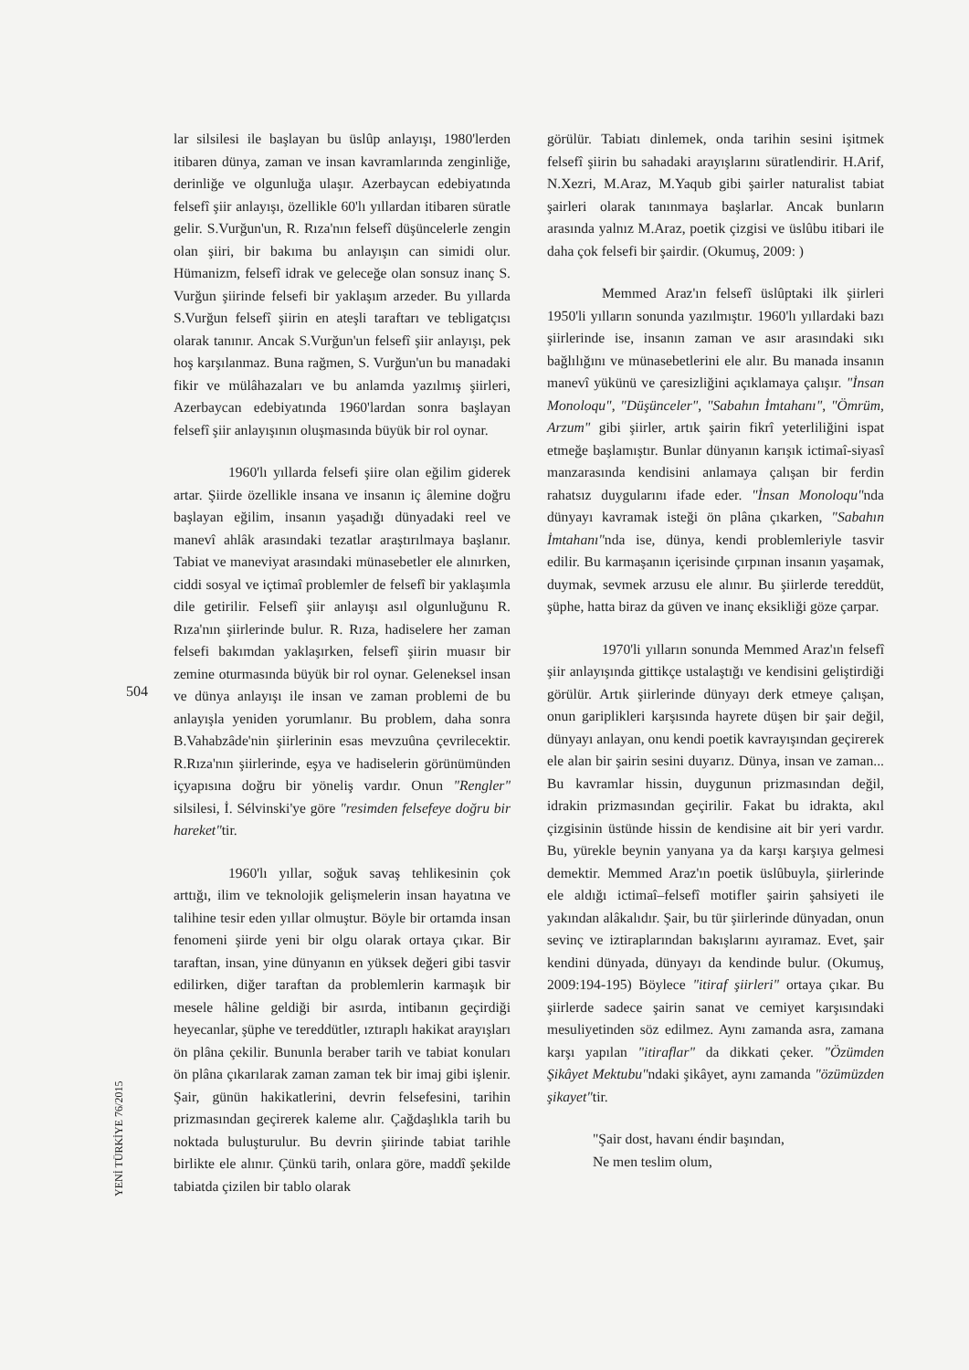lar silsilesi ile başlayan bu üslûp anlayışı, 1980'lerden itibaren dünya, zaman ve insan kavramlarında zenginliğe, derinliğe ve olgunluğa ulaşır. Azerbaycan edebiyatında felsefî şiir anlayışı, özellikle 60'lı yıllardan itibaren süratle gelir. S.Vurğun'un, R. Rıza'nın felsefî düşüncelerle zengin olan şiiri, bir bakıma bu anlayışın can simidi olur. Hümanizm, felsefî idrak ve geleceğe olan sonsuz inanç S. Vurğun şiirinde felsefi bir yaklaşım arzeder. Bu yıllarda S.Vurğun felsefî şiirin en ateşli taraftarı ve tebligatçısı olarak tanınır. Ancak S.Vurğun'un felsefî şiir anlayışı, pek hoş karşılanmaz. Buna rağmen, S. Vurğun'un bu manadaki fikir ve mülâhazaları ve bu anlamda yazılmış şiirleri, Azerbaycan edebiyatında 1960'lardan sonra başlayan felsefî şiir anlayışının oluşmasında büyük bir rol oynar.
1960'lı yıllarda felsefi şiire olan eğilim giderek artar. Şiirde özellikle insana ve insanın iç âlemine doğru başlayan eğilim, insanın yaşadığı dünyadaki reel ve manevî ahlâk arasındaki tezatlar araştırılmaya başlanır. Tabiat ve maneviyat arasındaki münasebetler ele alınırken, ciddi sosyal ve içtimaî problemler de felsefî bir yaklaşımla dile getirilir. Felsefî şiir anlayışı asıl olgunluğunu R. Rıza'nın şiirlerinde bulur. R. Rıza, hadiselere her zaman felsefi bakımdan yaklaşırken, felsefî şiirin muasır bir zemine oturmasında büyük bir rol oynar. Geleneksel insan ve dünya anlayışı ile insan ve zaman problemi de bu anlayışla yeniden yorumlanır. Bu problem, daha sonra B.Vahabzâde'nin şiirlerinin esas mevzuûna çevrilecektir. R.Rıza'nın şiirlerinde, eşya ve hadiselerin görünümünden içyapısına doğru bir yöneliş vardır. Onun "Rengler" silsilesi, İ. Sélvinski'ye göre "resimden felsefeye doğru bir hareket"tir.
1960'lı yıllar, soğuk savaş tehlikesinin çok arttığı, ilim ve teknolojik gelişmelerin insan hayatına ve talihine tesir eden yıllar olmuştur. Böyle bir ortamda insan fenomeni şiirde yeni bir olgu olarak ortaya çıkar. Bir taraftan, insan, yine dünyanın en yüksek değeri gibi tasvir edilirken, diğer taraftan da problemlerin karmaşık bir mesele hâline geldiği bir asırda, intibanın geçirdiği heyecanlar, şüphe ve tereddütler, ıztıraplı hakikat arayışları ön plâna çekilir. Bununla beraber tarih ve tabiat konuları ön plâna çıkarılarak zaman zaman tek bir imaj gibi işlenir. Şair, günün hakikatlerini, devrin felsefesini, tarihin prizmasından geçirerek kaleme alır. Çağdaşlıkla tarih bu noktada buluşturulur. Bu devrin şiirinde tabiat tarihle birlikte ele alınır. Çünkü tarih, onlara göre, maddî şekilde tabiatda çizilen bir tablo olarak
görülür. Tabiatı dinlemek, onda tarihin sesini işitmek felsefî şiirin bu sahadaki arayışlarını süratlendirir. H.Arif, N.Xezri, M.Araz, M.Yaqub gibi şairler naturalist tabiat şairleri olarak tanınmaya başlarlar. Ancak bunların arasında yalnız M.Araz, poetik çizgisi ve üslûbu itibari ile daha çok felsefi bir şairdir. (Okumuş, 2009: )
Memmed Araz'ın felsefî üslûptaki ilk şiirleri 1950'li yılların sonunda yazılmıştır. 1960'lı yıllardaki bazı şiirlerinde ise, insanın zaman ve asır arasındaki sıkı bağlılığını ve münasebetlerini ele alır. Bu manada insanın manevî yükünü ve çaresizliğini açıklamaya çalışır. "İnsan Monoloqu", "Düşünceler", "Sabahın İmtahanı", "Ömrüm, Arzum" gibi şiirler, artık şairin fikrî yeterliliğini ispat etmeğe başlamıştır. Bunlar dünyanın karışık ictimaî-siyasî manzarasında kendisini anlamaya çalışan bir ferdin rahatsız duygularını ifade eder. "İnsan Monoloqu"nda dünyayı kavramak isteği ön plâna çıkarken, "Sabahın İmtahanı"nda ise, dünya, kendi problemleriyle tasvir edilir. Bu karmaşanın içerisinde çırpınan insanın yaşamak, duymak, sevmek arzusu ele alınır. Bu şiirlerde tereddüt, şüphe, hatta biraz da güven ve inanç eksikliği göze çarpar.
1970'li yılların sonunda Memmed Araz'ın felsefî şiir anlayışında gittikçe ustalaştığı ve kendisini geliştirdiği görülür. Artık şiirlerinde dünyayı derk etmeye çalışan, onun gariplikleri karşısında hayrete düşen bir şair değil, dünyayı anlayan, onu kendi poetik kavrayışından geçirerek ele alan bir şairin sesini duyarız. Dünya, insan ve zaman... Bu kavramlar hissin, duygunun prizmasından değil, idrakin prizmasından geçirilir. Fakat bu idrakta, akıl çizgisinin üstünde hissin de kendisine ait bir yeri vardır. Bu, yürekle beynin yanyana ya da karşı karşıya gelmesi demektir. Memmed Araz'ın poetik üslûbuyla, şiirlerinde ele aldığı ictimaî–felsefî motifler şairin şahsiyeti ile yakından alâkalıdır. Şair, bu tür şiirlerinde dünyadan, onun sevinç ve iztiraplarından bakışlarını ayıramaz. Evet, şair kendini dünyada, dünyayı da kendinde bulur. (Okumuş, 2009:194-195) Böylece "itiraf şiirleri" ortaya çıkar. Bu şiirlerde sadece şairin sanat ve cemiyet karşısındaki mesuliyetinden söz edilmez. Aynı zamanda asra, zamana karşı yapılan "itiraflar" da dikkati çeker. "Özümden Şikâyet Mektubu"ndaki şikâyet, aynı zamanda "özümüzden şikayet"tir.
"Şair dost, havanı éndir başından,
Ne men teslim olum,
504
YENİ TÜRKİYE 76/2015